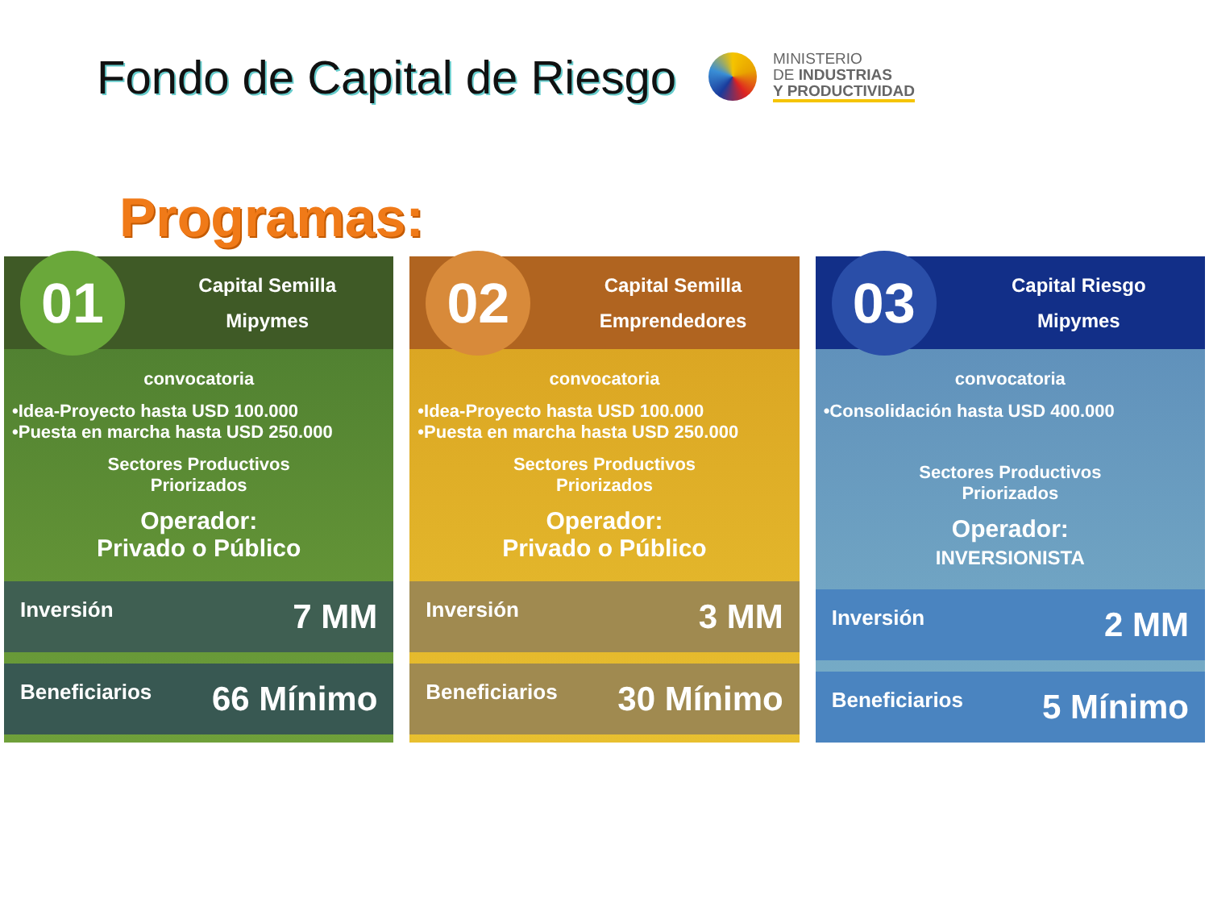Fondo de Capital de Riesgo
MINISTERIO
DE INDUSTRIAS
Y PRODUCTIVIDAD
Programas:
01
Capital Semilla
Mipymes
convocatoria
•Idea-Proyecto hasta USD 100.000
•Puesta en marcha hasta USD 250.000
Sectores Productivos
Priorizados
Operador:
Privado o Público
Inversión 7 MM
Beneficiarios 66 Mínimo
02
Capital Semilla
Emprendedores
convocatoria
•Idea-Proyecto hasta USD 100.000
•Puesta en marcha hasta USD 250.000
Sectores Productivos
Priorizados
Operador:
Privado o Público
Inversión 3 MM
Beneficiarios 30 Mínimo
03
Capital Riesgo
Mipymes
convocatoria
•Consolidación hasta USD 400.000
Sectores Productivos
Priorizados
Operador:
INVERSIONISTA
Inversión 2 MM
Beneficiarios 5 Mínimo